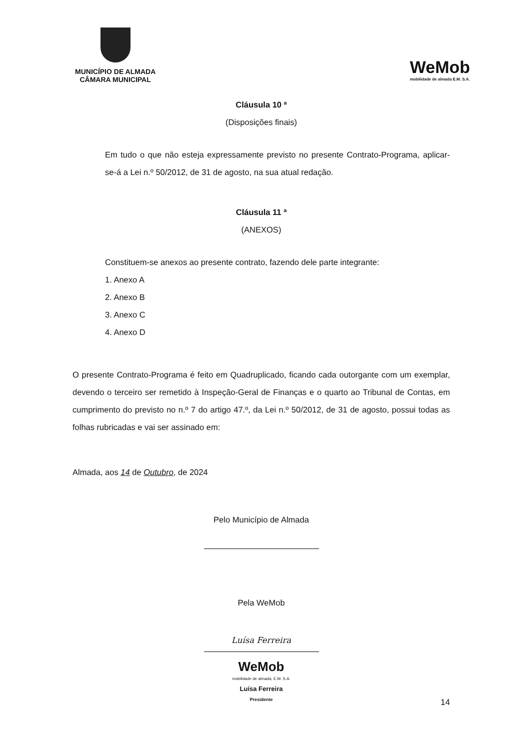MUNICÍPIO DE ALMADA
CÂMARA MUNICIPAL
WeMob
mobilidade de almada E.M. S.A.
Cláusula 10 ª
(Disposições finais)
Em tudo o que não esteja expressamente previsto no presente Contrato-Programa, aplicar-se-á a Lei n.º 50/2012, de 31 de agosto, na sua atual redação.
Cláusula 11 ª
(ANEXOS)
Constituem-se anexos ao presente contrato, fazendo dele parte integrante:
1. Anexo A
2. Anexo B
3. Anexo C
4. Anexo D
O presente Contrato-Programa é feito em Quadruplicado, ficando cada outorgante com um exemplar, devendo o terceiro ser remetido à Inspeção-Geral de Finanças e o quarto ao Tribunal de Contas, em cumprimento do previsto no n.º 7 do artigo 47.º, da Lei n.º 50/2012, de 31 de agosto, possui todas as folhas rubricadas e vai ser assinado em:
Almada, aos 14 de Outubro, de 2024
Pelo Município de Almada
Pela WeMob
Luísa Ferreira
WeMob
mobilidade de almada, E.M. S.A.
Luísa Ferreira
Presidente
14